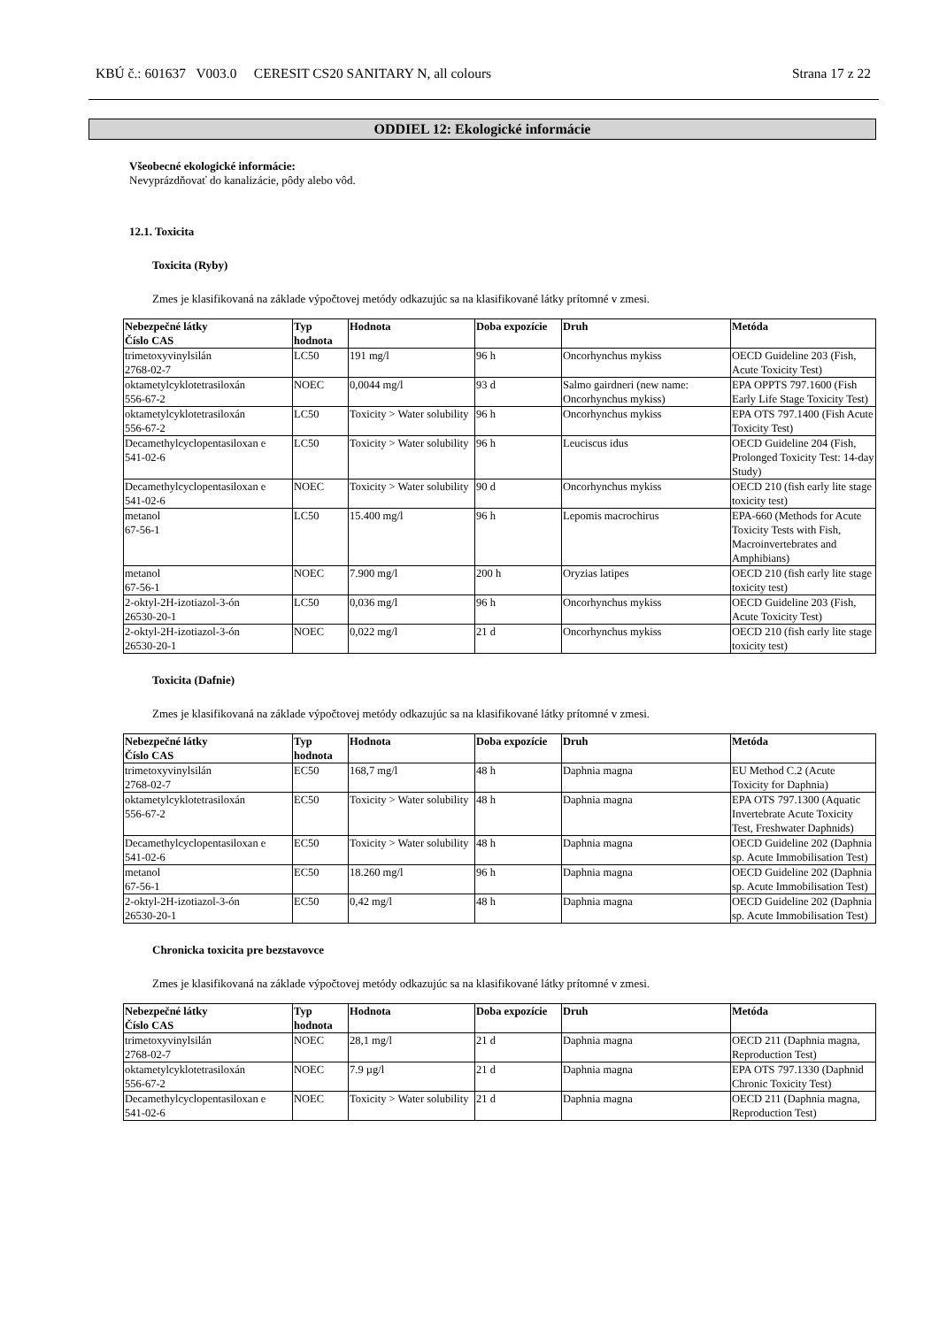KBÚ č.: 601637 V003.0 CERESIT CS20 SANITARY N, all colours Strana 17 z 22
ODDIEL 12: Ekologické informácie
Všeobecné ekologické informácie:
Nevyprázdňovať do kanalizácie, pôdy alebo vôd.
12.1. Toxicita
Toxicita (Ryby)
Zmes je klasifikovaná na základe výpočtovej metódy odkazujúc sa na klasifikované látky prítomné v zmesi.
| Nebezpečné látky Číslo CAS | Typ hodnota | Hodnota | Doba expozície | Druh | Metóda |
| --- | --- | --- | --- | --- | --- |
| trimetoxyvinylsilán 2768-02-7 | LC50 | 191 mg/l | 96 h | Oncorhynchus mykiss | OECD Guideline 203 (Fish, Acute Toxicity Test) |
| oktametylcyklotetrasiloxán 556-67-2 | NOEC | 0,0044 mg/l | 93 d | Salmo gairdneri (new name: Oncorhynchus mykiss) | EPA OPPTS 797.1600 (Fish Early Life Stage Toxicity Test) |
| oktametylcyklotetrasiloxán 556-67-2 | LC50 | Toxicity > Water solubility | 96 h | Oncorhynchus mykiss | EPA OTS 797.1400 (Fish Acute Toxicity Test) |
| Decamethylcyclopentasiloxan e 541-02-6 | LC50 | Toxicity > Water solubility | 96 h | Leuciscus idus | OECD Guideline 204 (Fish, Prolonged Toxicity Test: 14-day Study) |
| Decamethylcyclopentasiloxan e 541-02-6 | NOEC | Toxicity > Water solubility | 90 d | Oncorhynchus mykiss | OECD 210 (fish early lite stage toxicity test) |
| metanol 67-56-1 | LC50 | 15.400 mg/l | 96 h | Lepomis macrochirus | EPA-660 (Methods for Acute Toxicity Tests with Fish, Macroinvertebrates and Amphibians) |
| metanol 67-56-1 | NOEC | 7.900 mg/l | 200 h | Oryzias latipes | OECD 210 (fish early lite stage toxicity test) |
| 2-oktyl-2H-izotiazol-3-ón 26530-20-1 | LC50 | 0,036 mg/l | 96 h | Oncorhynchus mykiss | OECD Guideline 203 (Fish, Acute Toxicity Test) |
| 2-oktyl-2H-izotiazol-3-ón 26530-20-1 | NOEC | 0,022 mg/l | 21 d | Oncorhynchus mykiss | OECD 210 (fish early lite stage toxicity test) |
Toxicita (Dafnie)
Zmes je klasifikovaná na základe výpočtovej metódy odkazujúc sa na klasifikované látky prítomné v zmesi.
| Nebezpečné látky Číslo CAS | Typ hodnota | Hodnota | Doba expozície | Druh | Metóda |
| --- | --- | --- | --- | --- | --- |
| trimetoxyvinylsilán 2768-02-7 | EC50 | 168,7 mg/l | 48 h | Daphnia magna | EU Method C.2 (Acute Toxicity for Daphnia) |
| oktametylcyklotetrasiloxán 556-67-2 | EC50 | Toxicity > Water solubility | 48 h | Daphnia magna | EPA OTS 797.1300 (Aquatic Invertebrate Acute Toxicity Test, Freshwater Daphnids) |
| Decamethylcyclopentasiloxan e 541-02-6 | EC50 | Toxicity > Water solubility | 48 h | Daphnia magna | OECD Guideline 202 (Daphnia sp. Acute Immobilisation Test) |
| metanol 67-56-1 | EC50 | 18.260 mg/l | 96 h | Daphnia magna | OECD Guideline 202 (Daphnia sp. Acute Immobilisation Test) |
| 2-oktyl-2H-izotiazol-3-ón 26530-20-1 | EC50 | 0,42 mg/l | 48 h | Daphnia magna | OECD Guideline 202 (Daphnia sp. Acute Immobilisation Test) |
Chronicka toxicita pre bezstavovce
Zmes je klasifikovaná na základe výpočtovej metódy odkazujúc sa na klasifikované látky prítomné v zmesi.
| Nebezpečné látky Číslo CAS | Typ hodnota | Hodnota | Doba expozície | Druh | Metóda |
| --- | --- | --- | --- | --- | --- |
| trimetoxyvinylsilán 2768-02-7 | NOEC | 28,1 mg/l | 21 d | Daphnia magna | OECD 211 (Daphnia magna, Reproduction Test) |
| oktametylcyklotetrasiloxán 556-67-2 | NOEC | 7.9 µg/l | 21 d | Daphnia magna | EPA OTS 797.1330 (Daphnid Chronic Toxicity Test) |
| Decamethylcyclopentasiloxan e 541-02-6 | NOEC | Toxicity > Water solubility | 21 d | Daphnia magna | OECD 211 (Daphnia magna, Reproduction Test) |